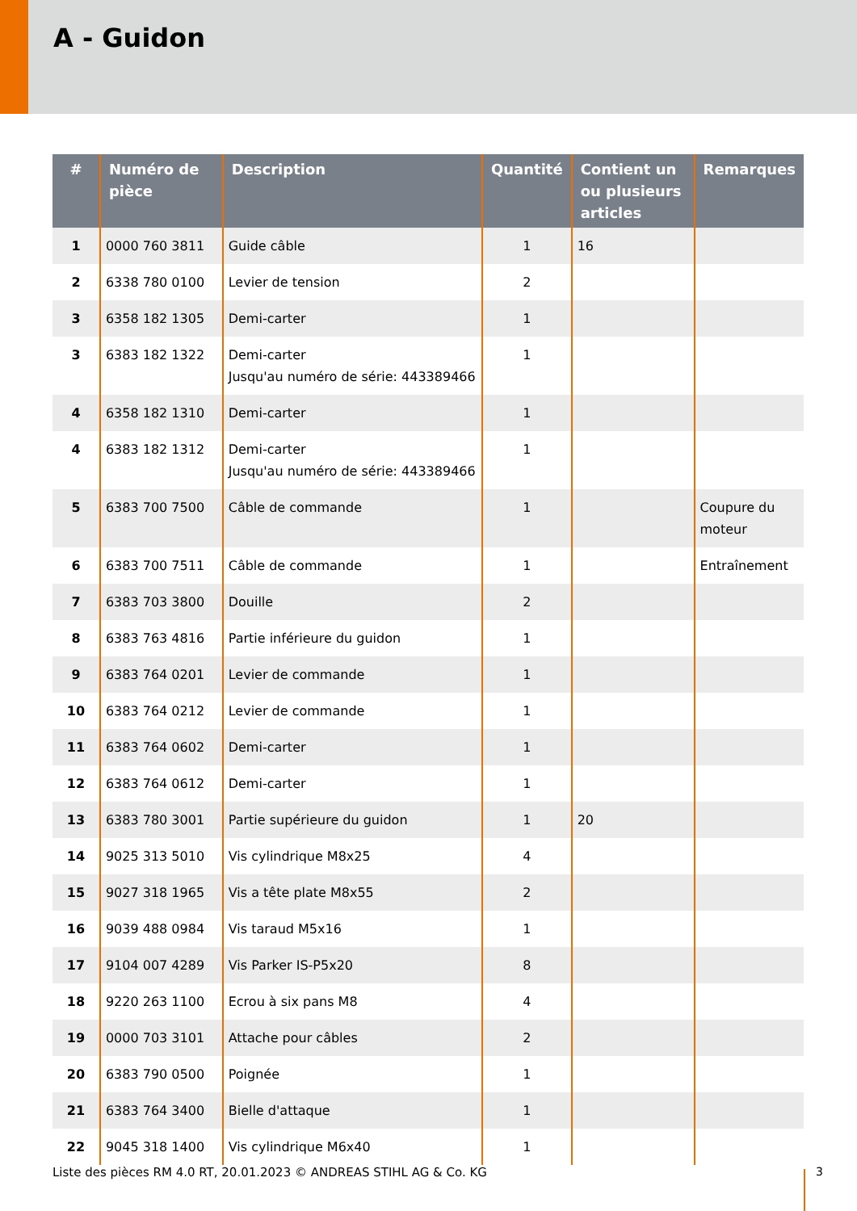A - Guidon
| # | Numéro de pièce | Description | Quantité | Contient un ou plusieurs articles | Remarques |
| --- | --- | --- | --- | --- | --- |
| 1 | 0000 760 3811 | Guide câble | 1 | 16 | |
| 2 | 6338 780 0100 | Levier de tension | 2 | | |
| 3 | 6358 182 1305 | Demi-carter | 1 | | |
| 3 | 6383 182 1322 | Demi-carter Jusqu'au numéro de série: 443389466 | 1 | | |
| 4 | 6358 182 1310 | Demi-carter | 1 | | |
| 4 | 6383 182 1312 | Demi-carter Jusqu'au numéro de série: 443389466 | 1 | | |
| 5 | 6383 700 7500 | Câble de commande | 1 | | Coupure du moteur |
| 6 | 6383 700 7511 | Câble de commande | 1 | | Entraînement |
| 7 | 6383 703 3800 | Douille | 2 | | |
| 8 | 6383 763 4816 | Partie inférieure du guidon | 1 | | |
| 9 | 6383 764 0201 | Levier de commande | 1 | | |
| 10 | 6383 764 0212 | Levier de commande | 1 | | |
| 11 | 6383 764 0602 | Demi-carter | 1 | | |
| 12 | 6383 764 0612 | Demi-carter | 1 | | |
| 13 | 6383 780 3001 | Partie supérieure du guidon | 1 | 20 | |
| 14 | 9025 313 5010 | Vis cylindrique M8x25 | 4 | | |
| 15 | 9027 318 1965 | Vis a tête plate M8x55 | 2 | | |
| 16 | 9039 488 0984 | Vis taraud M5x16 | 1 | | |
| 17 | 9104 007 4289 | Vis Parker IS-P5x20 | 8 | | |
| 18 | 9220 263 1100 | Ecrou à six pans M8 | 4 | | |
| 19 | 0000 703 3101 | Attache pour câbles | 2 | | |
| 20 | 6383 790 0500 | Poignée | 1 | | |
| 21 | 6383 764 3400 | Bielle d'attaque | 1 | | |
| 22 | 9045 318 1400 | Vis cylindrique M6x40 | 1 | | |
Liste des pièces RM 4.0 RT, 20.01.2023 © ANDREAS STIHL AG & Co. KG
3